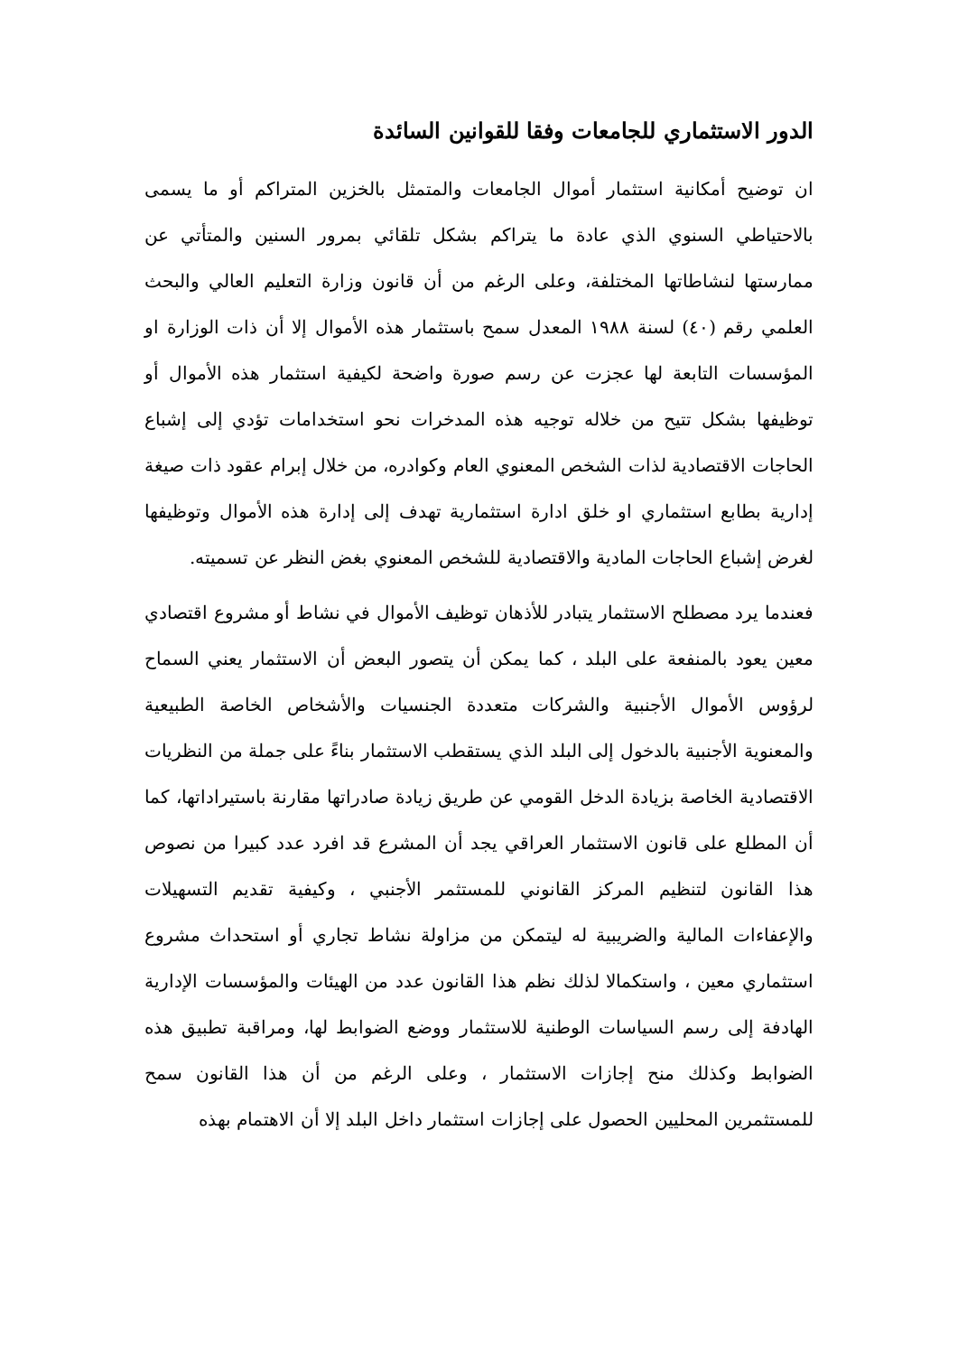الدور الاستثماري للجامعات وفقا للقوانين السائدة
ان توضيح أمكانية استثمار أموال الجامعات والمتمثل بالخزين المتراكم أو ما يسمى بالاحتياطي السنوي الذي عادة ما يتراكم بشكل تلقائي بمرور السنين والمتأتي عن ممارستها لنشاطاتها المختلفة، وعلى الرغم من أن قانون وزارة التعليم العالي والبحث العلمي رقم (٤٠) لسنة ١٩٨٨ المعدل سمح باستثمار هذه الأموال إلا أن ذات الوزارة او المؤسسات التابعة لها عجزت عن رسم صورة واضحة لكيفية استثمار هذه الأموال أو توظيفها بشكل تتيح من خلاله توجيه هذه المدخرات نحو استخدامات تؤدي إلى إشباع الحاجات الاقتصادية لذات الشخص المعنوي العام وكوادره، من خلال إبرام عقود ذات صيغة إدارية بطابع استثماري او خلق ادارة استثمارية تهدف إلى إدارة هذه الأموال وتوظيفها لغرض إشباع الحاجات المادية والاقتصادية للشخص المعنوي بغض النظر عن تسميته.
فعندما يرد مصطلح الاستثمار يتبادر للأذهان توظيف الأموال في نشاط أو مشروع اقتصادي معين يعود بالمنفعة على البلد ، كما يمكن أن يتصور البعض أن الاستثمار يعني السماح لرؤوس الأموال الأجنبية والشركات متعددة الجنسيات والأشخاص الخاصة الطبيعية والمعنوية الأجنبية بالدخول إلى البلد الذي يستقطب الاستثمار بناءً على جملة من النظريات الاقتصادية الخاصة بزيادة الدخل القومي عن طريق زيادة صادراتها مقارنة باستيراداتها، كما أن المطلع على قانون الاستثمار العراقي يجد أن المشرع قد افرد عدد كبيرا من نصوص هذا القانون لتنظيم المركز القانوني للمستثمر الأجنبي ، وكيفية تقديم التسهيلات والإعفاءات المالية والضريبية له ليتمكن من مزاولة نشاط تجاري أو استحداث مشروع استثماري معين ، واستكمالا لذلك نظم هذا القانون عدد من الهيئات والمؤسسات الإدارية الهادفة إلى رسم السياسات الوطنية للاستثمار ووضع الضوابط لها، ومراقبة تطبيق هذه الضوابط وكذلك منح إجازات الاستثمار ، وعلى الرغم من أن هذا القانون سمح للمستثمرين المحليين الحصول على إجازات استثمار داخل البلد إلا أن الاهتمام بهذه